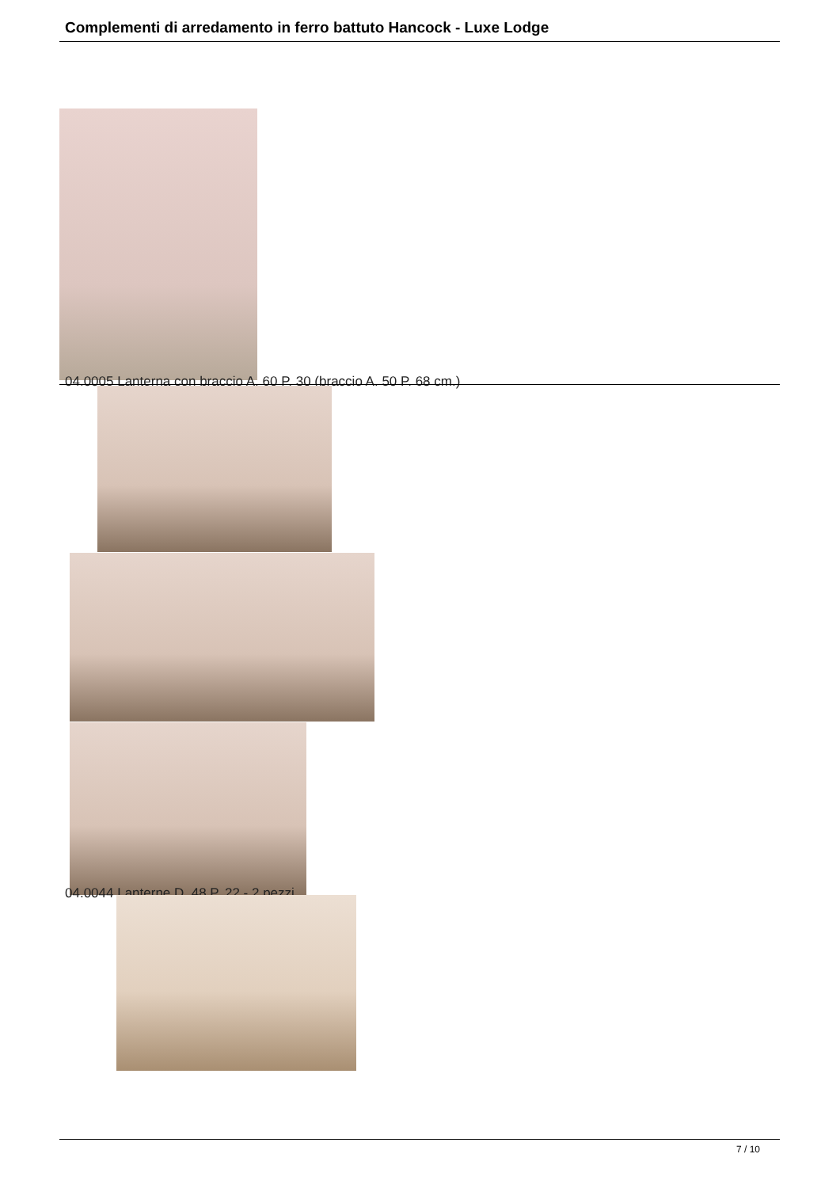Complementi di arredamento in ferro battuto Hancock - Luxe Lodge
04.0005 Lanterna con braccio A. 60 P. 30 (braccio A. 50 P. 68 cm.)
04.0044 Lanterne D. 48 P. 22 - 2 pezzi.
7 / 10